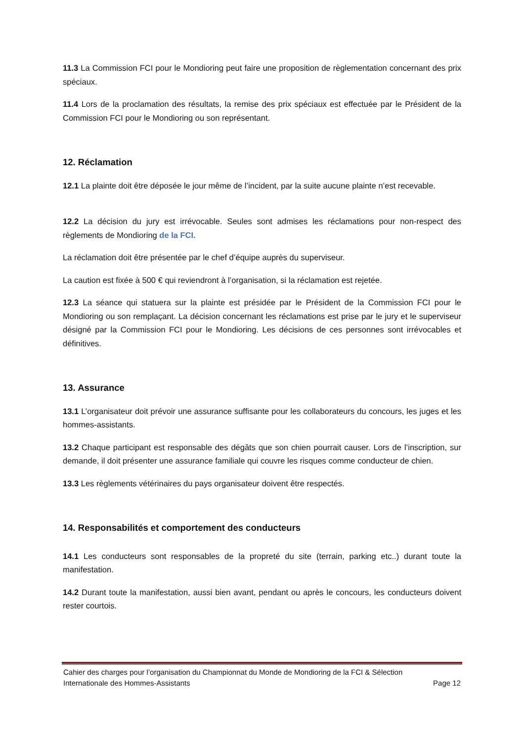11.3 La Commission FCI pour le Mondioring peut faire une proposition de règlementation concernant des prix spéciaux.
11.4 Lors de la proclamation des résultats, la remise des prix spéciaux est effectuée par le Président de la Commission FCI pour le Mondioring ou son représentant.
12. Réclamation
12.1 La plainte doit être déposée le jour même de l’incident, par la suite aucune plainte n’est recevable.
12.2 La décision du jury est irrévocable. Seules sont admises les réclamations pour non-respect des règlements de Mondioring de la FCI.
La réclamation doit être présentée par le chef d’équipe auprès du superviseur.
La caution est fixée à 500 € qui reviendront à l’organisation, si la réclamation est rejetée.
12.3 La séance qui statuera sur la plainte est présidée par le Président de la Commission FCI pour le Mondioring ou son remplaçant. La décision concernant les réclamations est prise par le jury et le superviseur désigné par la Commission FCI pour le Mondioring. Les décisions de ces personnes sont irrévocables et définitives.
13. Assurance
13.1 L’organisateur doit prévoir une assurance suffisante pour les collaborateurs du concours, les juges et les hommes-assistants.
13.2 Chaque participant est responsable des dégâts que son chien pourrait causer. Lors de l’inscription, sur demande, il doit présenter une assurance familiale qui couvre les risques comme conducteur de chien.
13.3 Les règlements vétérinaires du pays organisateur doivent être respectés.
14. Responsabilités et comportement des conducteurs
14.1 Les conducteurs sont responsables de la propreté du site (terrain, parking etc..) durant toute la manifestation.
14.2 Durant toute la manifestation, aussi bien avant, pendant ou après le concours, les conducteurs doivent rester courtois.
Cahier des charges pour l’organisation du Championnat du Monde de Mondioring de la FCI & Sélection
Internationale des Hommes-Assistants Page 12